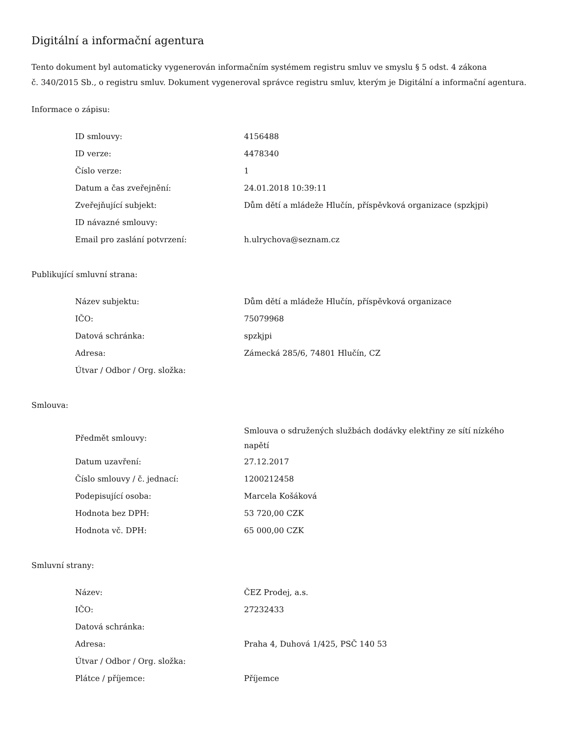Digitální a informační agentura
Tento dokument byl automaticky vygenerován informačním systémem registru smluv ve smyslu § 5 odst. 4 zákona
č. 340/2015 Sb., o registru smluv. Dokument vygeneroval správce registru smluv, kterým je Digitální a informační agentura.
Informace o zápisu:
| ID smlouvy: | 4156488 |
| ID verze: | 4478340 |
| Číslo verze: | 1 |
| Datum a čas zveřejnění: | 24.01.2018 10:39:11 |
| Zveřejňující subjekt: | Dům dětí a mládeže Hlučín, příspěvková organizace (spzkjpi) |
| ID návazné smlouvy: | |
| Email pro zaslání potvrzení: | h.ulrychova@seznam.cz |
Publikující smluvní strana:
| Název subjektu: | Dům dětí a mládeže Hlučín, příspěvková organizace |
| IČO: | 75079968 |
| Datová schránka: | spzkjpi |
| Adresa: | Zámecká 285/6, 74801 Hlučín, CZ |
| Útvar / Odbor / Org. složka: | |
Smlouva:
| Předmět smlouvy: | Smlouva o sdružených službách dodávky elektřiny ze sítí nízkého napětí |
| Datum uzavření: | 27.12.2017 |
| Číslo smlouvy / č. jednací: | 1200212458 |
| Podepisující osoba: | Marcela Košáková |
| Hodnota bez DPH: | 53 720,00 CZK |
| Hodnota vč. DPH: | 65 000,00 CZK |
Smluvní strany:
| Název: | ČEZ Prodej, a.s. |
| IČO: | 27232433 |
| Datová schránka: | |
| Adresa: | Praha 4, Duhová 1/425, PSČ 140 53 |
| Útvar / Odbor / Org. složka: | |
| Plátce / příjemce: | Příjemce |